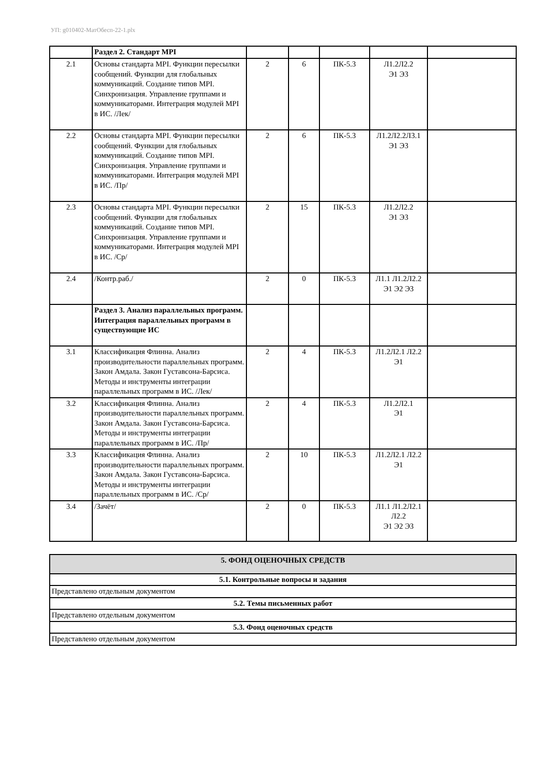УП: g010402-МатОбесп-22-1.plx
| | Раздел 2. Стандарт MPI | | | | | |
| 2.1 | Основы стандарта MPI. Функции пересылки сообщений. Функции для глобальных коммуникаций. Создание типов MPI. Синхронизация. Управление группами и коммуникаторами. Интеграция модулей MPI в ИС. /Лек/ | 2 | 6 | ПК-5.3 | Л1.2Л2.2 Э1 Э3 | |
| 2.2 | Основы стандарта MPI. Функции пересылки сообщений. Функции для глобальных коммуникаций. Создание типов MPI. Синхронизация. Управление группами и коммуникаторами. Интеграция модулей MPI в ИС. /Пр/ | 2 | 6 | ПК-5.3 | Л1.2Л2.2Л3.1 Э1 Э3 | |
| 2.3 | Основы стандарта MPI. Функции пересылки сообщений. Функции для глобальных коммуникаций. Создание типов MPI. Синхронизация. Управление группами и коммуникаторами. Интеграция модулей MPI в ИС. /Ср/ | 2 | 15 | ПК-5.3 | Л1.2Л2.2 Э1 Э3 | |
| 2.4 | /Контр.раб./ | 2 | 0 | ПК-5.3 | Л1.1 Л1.2Л2.2 Э1 Э2 Э3 | |
| | Раздел 3. Анализ параллельных программ. Интеграция параллельных программ в существующие ИС | | | | | |
| 3.1 | Классификация Флинна. Анализ производительности параллельных программ. Закон Амдала. Закон Густавсона-Барсиса. Методы и инструменты интеграции параллельных программ в ИС. /Лек/ | 2 | 4 | ПК-5.3 | Л1.2Л2.1 Л2.2 Э1 | |
| 3.2 | Классификация Флинна. Анализ производительности параллельных программ. Закон Амдала. Закон Густавсона-Барсиса. Методы и инструменты интеграции параллельных программ в ИС. /Пр/ | 2 | 4 | ПК-5.3 | Л1.2Л2.1 Э1 | |
| 3.3 | Классификация Флинна. Анализ производительности параллельных программ. Закон Амдала. Закон Густавсона-Барсиса. Методы и инструменты интеграции параллельных программ в ИС. /Ср/ | 2 | 10 | ПК-5.3 | Л1.2Л2.1 Л2.2 Э1 | |
| 3.4 | /Зачёт/ | 2 | 0 | ПК-5.3 | Л1.1 Л1.2Л2.1 Л2.2 Э1 Э2 Э3 | |
| 5. ФОНД ОЦЕНОЧНЫХ СРЕДСТВ |
| 5.1. Контрольные вопросы и задания |
| Представлено отдельным документом |
| 5.2. Темы письменных работ |
| Представлено отдельным документом |
| 5.3. Фонд оценочных средств |
| Представлено отдельным документом |